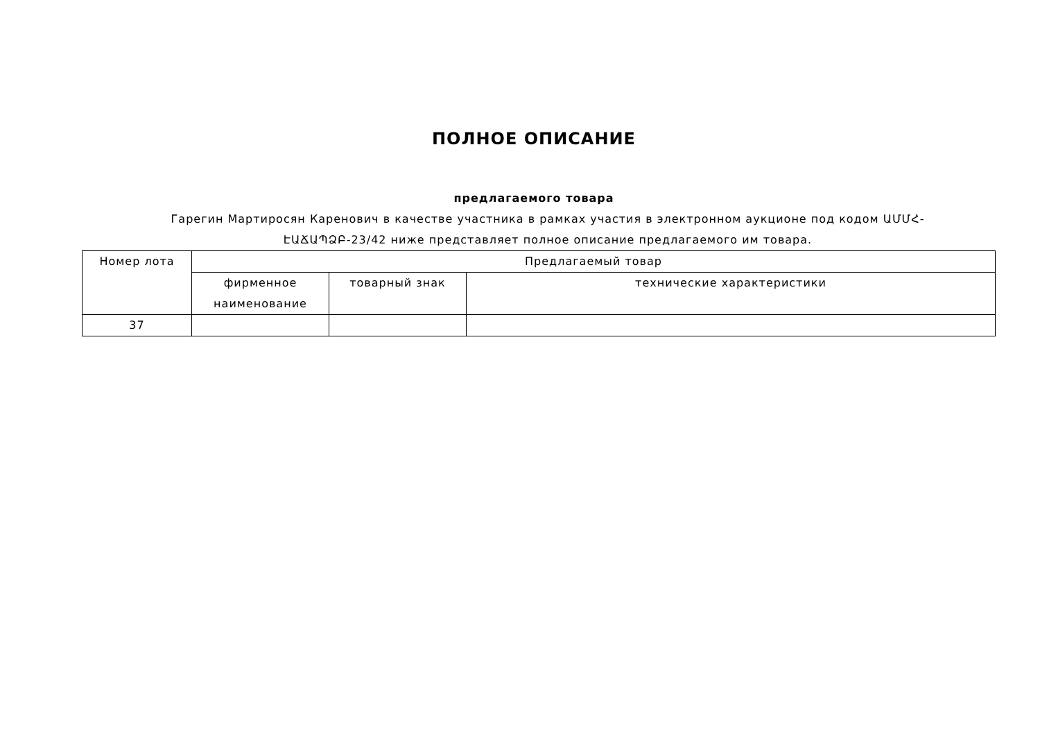ПОЛНОЕ ОПИСАНИЕ
предлагаемого товара
Гарегин Мартиросян Каренович в качестве участника в рамках участия в электронном аукционе под кодом ԱՄՄՀ-ԷԱՃԱՊՁԲ-23/42 ниже представляет полное описание предлагаемого им товара.
| Номер лота | Предлагаемый товар | | |
| --- | --- | --- | --- |
| | фирменное наименование | товарный знак | технические характеристики |
| 37 | | | |